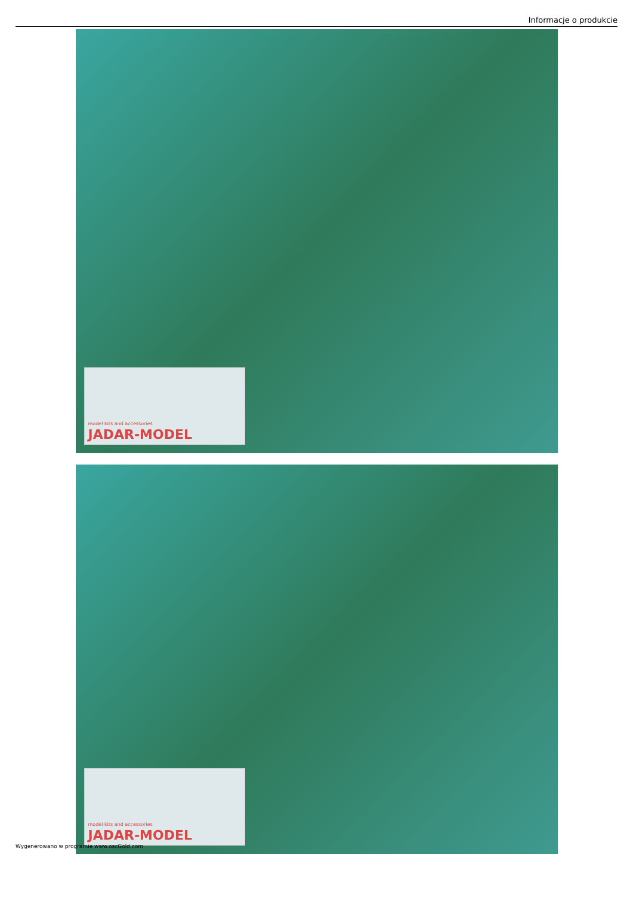Informacje o produkcie
model kits and accessories
JADAR-MODEL
model kits and accessories
JADAR-MODEL
Wygenerowano w programie www.oscGold.com